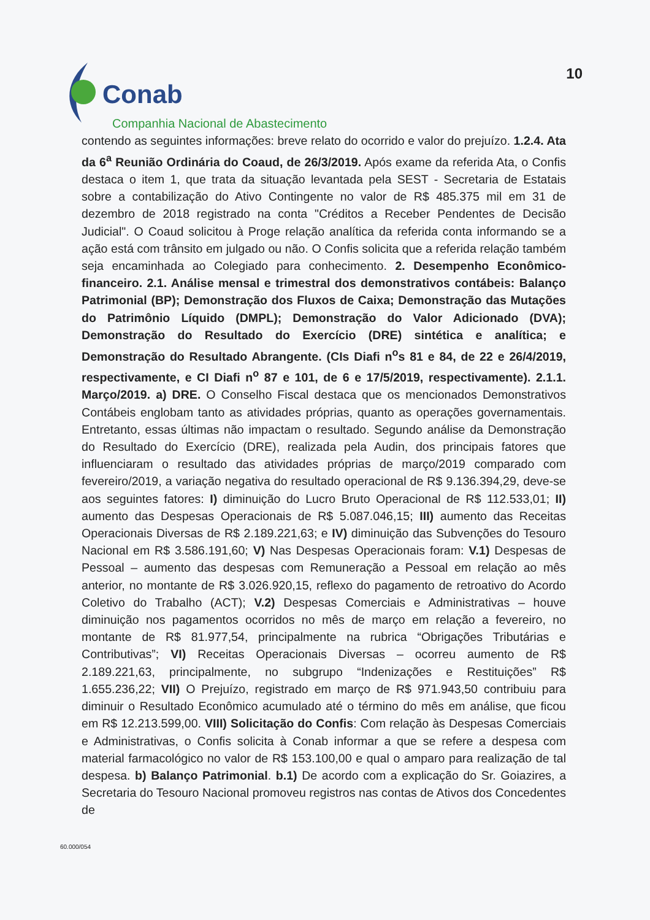Conab
Companhia Nacional de Abastecimento
10
contendo as seguintes informações: breve relato do ocorrido e valor do prejuízo. 1.2.4. Ata da 6<sup>a</sup> Reunião Ordinária do Coaud, de 26/3/2019. Após exame da referida Ata, o Confis destaca o item 1, que trata da situação levantada pela SEST - Secretaria de Estatais sobre a contabilização do Ativo Contingente no valor de R$ 485.375 mil em 31 de dezembro de 2018 registrado na conta "Créditos a Receber Pendentes de Decisão Judicial". O Coaud solicitou à Proge relação analítica da referida conta informando se a ação está com trânsito em julgado ou não. O Confis solicita que a referida relação também seja encaminhada ao Colegiado para conhecimento. 2. Desempenho Econômico-financeiro. 2.1. Análise mensal e trimestral dos demonstrativos contábeis: Balanço Patrimonial (BP); Demonstração dos Fluxos de Caixa; Demonstração das Mutações do Patrimônio Líquido (DMPL); Demonstração do Valor Adicionado (DVA); Demonstração do Resultado do Exercício (DRE) sintética e analítica; e Demonstração do Resultado Abrangente. (CIs Diafi n<sup>o</sup>s 81 e 84, de 22 e 26/4/2019, respectivamente, e CI Diafi n<sup>o</sup> 87 e 101, de 6 e 17/5/2019, respectivamente). 2.1.1. Março/2019. a) DRE. O Conselho Fiscal destaca que os mencionados Demonstrativos Contábeis englobam tanto as atividades próprias, quanto as operações governamentais. Entretanto, essas últimas não impactam o resultado. Segundo análise da Demonstração do Resultado do Exercício (DRE), realizada pela Audin, dos principais fatores que influenciaram o resultado das atividades próprias de março/2019 comparado com fevereiro/2019, a variação negativa do resultado operacional de R$ 9.136.394,29, deve-se aos seguintes fatores: I) diminuição do Lucro Bruto Operacional de R$ 112.533,01; II) aumento das Despesas Operacionais de R$ 5.087.046,15; III) aumento das Receitas Operacionais Diversas de R$ 2.189.221,63; e IV) diminuição das Subvenções do Tesouro Nacional em R$ 3.586.191,60; V) Nas Despesas Operacionais foram: V.1) Despesas de Pessoal – aumento das despesas com Remuneração a Pessoal em relação ao mês anterior, no montante de R$ 3.026.920,15, reflexo do pagamento de retroativo do Acordo Coletivo do Trabalho (ACT); V.2) Despesas Comerciais e Administrativas – houve diminuição nos pagamentos ocorridos no mês de março em relação a fevereiro, no montante de R$ 81.977,54, principalmente na rubrica “Obrigações Tributárias e Contributivas”; VI) Receitas Operacionais Diversas – ocorreu aumento de R$ 2.189.221,63, principalmente, no subgrupo “Indenizações e Restituições” R$ 1.655.236,22; VII) O Prejuízo, registrado em março de R$ 971.943,50 contribuiu para diminuir o Resultado Econômico acumulado até o término do mês em análise, que ficou em R$ 12.213.599,00. VIII) Solicitação do Confis: Com relação às Despesas Comerciais e Administrativas, o Confis solicita à Conab informar a que se refere a despesa com material farmacológico no valor de R$ 153.100,00 e qual o amparo para realização de tal despesa. b) Balanço Patrimonial. b.1) De acordo com a explicação do Sr. Goiazires, a Secretaria do Tesouro Nacional promoveu registros nas contas de Ativos dos Concedentes de
60.000/054